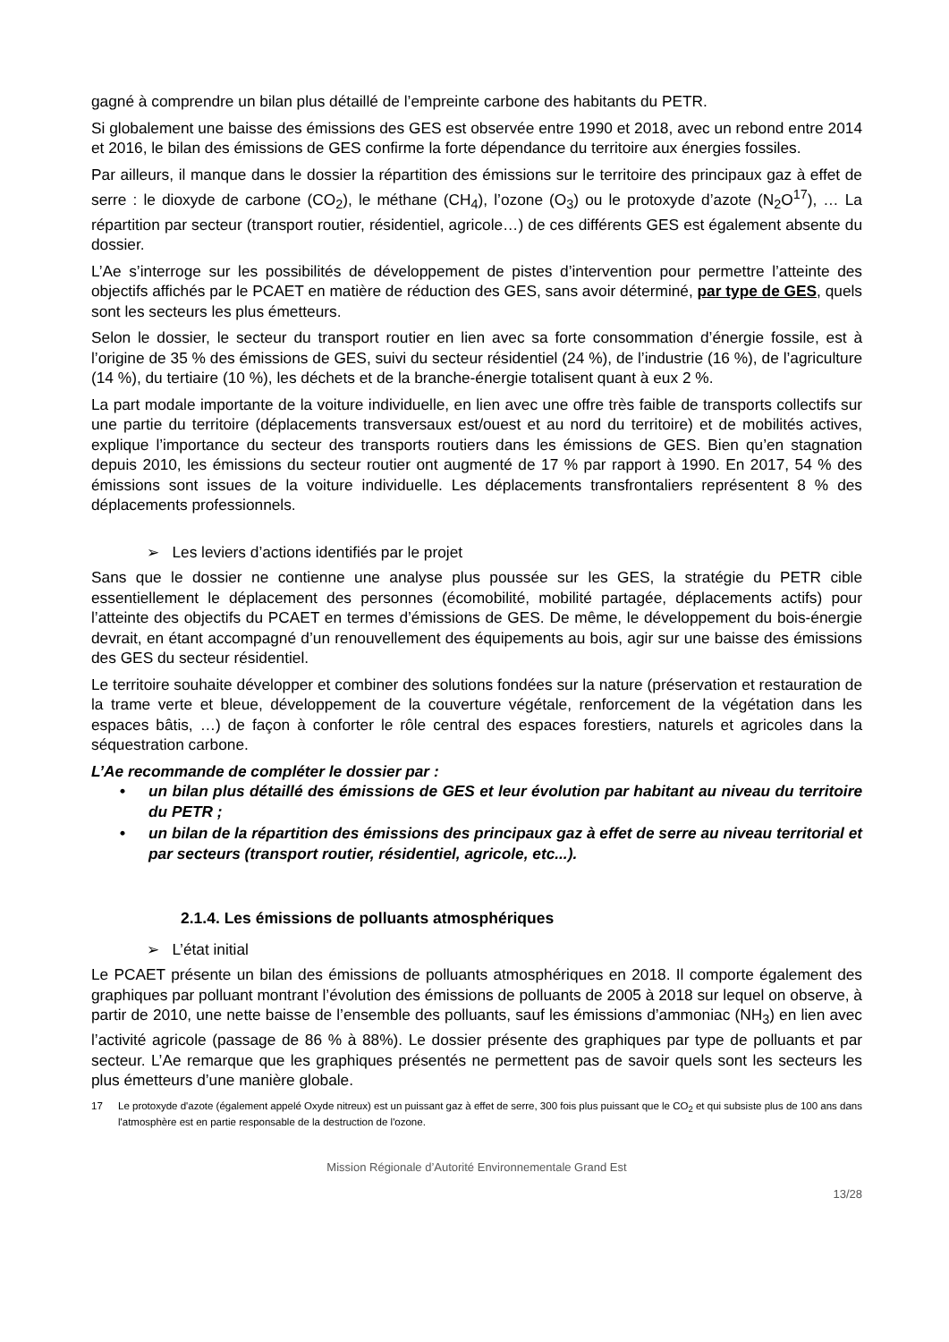gagné à comprendre un bilan plus détaillé de l’empreinte carbone des habitants du PETR.
Si globalement une baisse des émissions des GES est observée entre 1990 et 2018, avec un rebond entre 2014 et 2016, le bilan des émissions de GES confirme la forte dépendance du territoire aux énergies fossiles.
Par ailleurs, il manque dans le dossier la répartition des émissions sur le territoire des principaux gaz à effet de serre : le dioxyde de carbone (CO<sub>2</sub>), le méthane (CH<sub>4</sub>), l’ozone (O<sub>3</sub>) ou le protoxyde d’azote (N<sub>2</sub>O<sup>17</sup>), … La répartition par secteur (transport routier, résidentiel, agricole…) de ces différents GES est également absente du dossier.
L’Ae s’interroge sur les possibilités de développement de pistes d’intervention pour permettre l’atteinte des objectifs affichés par le PCAET en matière de réduction des GES, sans avoir déterminé, par type de GES, quels sont les secteurs les plus émetteurs.
Selon le dossier, le secteur du transport routier en lien avec sa forte consommation d’énergie fossile, est à l’origine de 35 % des émissions de GES, suivi du secteur résidentiel (24 %), de l’industrie (16 %), de l’agriculture (14 %), du tertiaire (10 %), les déchets et de la branche-énergie totalisent quant à eux 2 %.
La part modale importante de la voiture individuelle, en lien avec une offre très faible de transports collectifs sur une partie du territoire (déplacements transversaux est/ouest et au nord du territoire) et de mobilités actives, explique l’importance du secteur des transports routiers dans les émissions de GES. Bien qu’en stagnation depuis 2010, les émissions du secteur routier ont augmenté de 17 % par rapport à 1990. En 2017, 54 % des émissions sont issues de la voiture individuelle. Les déplacements transfrontaliers représentent 8 % des déplacements professionnels.
➢ Les leviers d’actions identifiés par le projet
Sans que le dossier ne contienne une analyse plus poussée sur les GES, la stratégie du PETR cible essentiellement le déplacement des personnes (écomobilité, mobilité partagée, déplacements actifs) pour l’atteinte des objectifs du PCAET en termes d’émissions de GES. De même, le développement du bois-énergie devrait, en étant accompagné d’un renouvellement des équipements au bois, agir sur une baisse des émissions des GES du secteur résidentiel.
Le territoire souhaite développer et combiner des solutions fondées sur la nature (préservation et restauration de la trame verte et bleue, développement de la couverture végétale, renforcement de la végétation dans les espaces bâtis, …) de façon à conforter le rôle central des espaces forestiers, naturels et agricoles dans la séquestration carbone.
L’Ae recommande de compléter le dossier par :
• un bilan plus détaillé des émissions de GES et leur évolution par habitant au niveau du territoire du PETR ;
• un bilan de la répartition des émissions des principaux gaz à effet de serre au niveau territorial et par secteurs (transport routier, résidentiel, agricole, etc...).
2.1.4. Les émissions de polluants atmosphériques
➢ L’état initial
Le PCAET présente un bilan des émissions de polluants atmosphériques en 2018. Il comporte également des graphiques par polluant montrant l’évolution des émissions de polluants de 2005 à 2018 sur lequel on observe, à partir de 2010, une nette baisse de l’ensemble des polluants, sauf les émissions d’ammoniac (NH<sub>3</sub>) en lien avec l’activité agricole (passage de 86 % à 88%). Le dossier présente des graphiques par type de polluants et par secteur. L’Ae remarque que les graphiques présentés ne permettent pas de savoir quels sont les secteurs les plus émetteurs d’une manière globale.
17 Le protoxyde d'azote (également appelé Oxyde nitreux) est un puissant gaz à effet de serre, 300 fois plus puissant que le CO<sub>2</sub> et qui subsiste plus de 100 ans dans l'atmosphère est en partie responsable de la destruction de l'ozone.
Mission Régionale d’Autorité Environnementale Grand Est
13/28